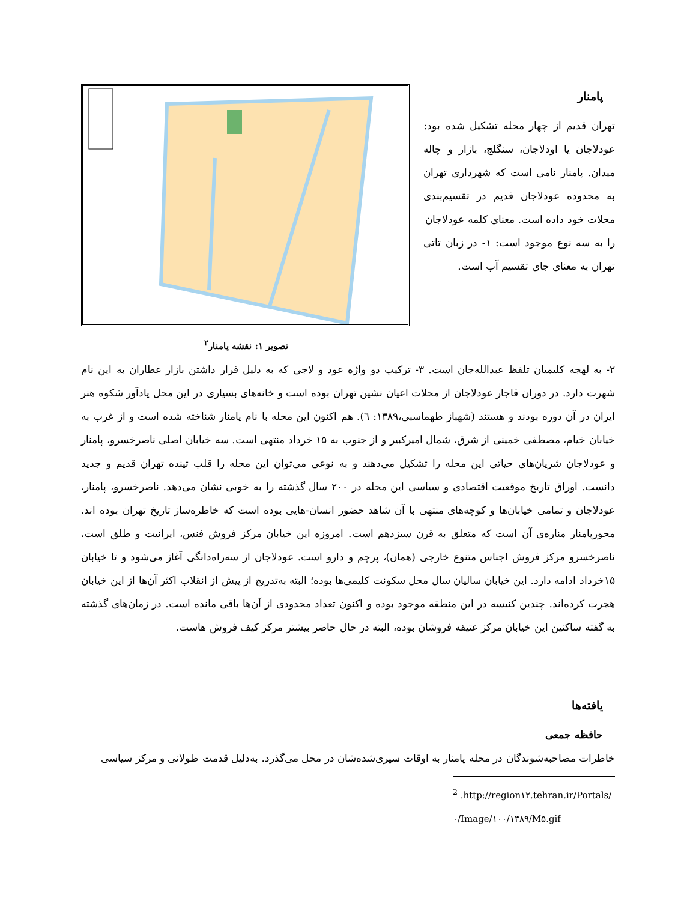پامنار
تهران قدیم از چهار محله تشکیل شده بود: عودلاجان یا اودلاجان، سنگلج، بازار و چاله میدان. پامنار نامی است که شهرداری تهران به محدوده عودلاجان قدیم در تقسیم‌بندی محلات خود داده است. معنای کلمه عودلاجان
را به سه نوع موجود است: ۱- در زبان تاتی تهران به معنای جای تقسیم آب است.
تصویر ۱: نقشه پامنار<sup>۲</sup>
۲- به لهجه کلیمیان تلفظ عبدالله‌جان است. ۳- ترکیب دو واژه عود و لاجی که به دلیل قرار داشتن بازار عطاران به این نام شهرت دارد. در دوران قاجار عودلاجان از محلات اعیان نشین تهران بوده است و خانه‌های بسیاری در این محل یادآور شکوه هنر ایران در آن دوره بودند و هستند (شهباز طهماسبی،۱۳۸۹: ٦). هم اکنون این محله با نام پامنار شناخته شده است و از غرب به خیابان خیام، مصطفی خمینی از شرق، شمال امیرکبیر و از جنوب به ۱۵ خرداد منتهی است. سه خیابان اصلی ناصرخسرو، پامنار و عودلاجان شریان‌های حیاتی این محله را تشکیل می‌دهند و به نوعی می‌توان این محله را قلب تپنده تهران قدیم و جدید دانست. اوراق تاریخ موقعیت اقتصادی و سیاسی این محله در ۲۰۰ سال گذشته را به خوبی نشان می‌دهد. ناصرخسرو، پامنار، عودلاجان و تمامی خیابان‌ها و کوچه‌های منتهی با آن شاهد حضور انسان-هایی بوده است که خاطره‌ساز تاریخ تهران بوده اند. محورپامنار مناره‌ی آن است که متعلق به قرن سیزدهم است. امروزه این خیابان مرکز فروش فنس، ایرانیت و طلق است، ناصرخسرو مرکز فروش اجناس متنوع خارجی (همان)، پرچم و دارو است. عودلاجان از سه‌راه‌دانگی آغاز می‌شود و تا خیابان ۱۵خرداد ادامه دارد. این خیابان سالیان سال محل سکونت کلیمی‌ها بوده؛ البته به‌تدریج از پیش از انقلاب اکثر آن‌ها از این خیابان هجرت کرده‌اند. چندین کنیسه در این منطقه موجود بوده و اکنون تعداد محدودی از آن‌ها باقی مانده است. در زمان‌های گذشته به گفته ساکنین این خیابان مرکز عتیقه فروشان بوده، البته در حال حاضر بیشتر مرکز کیف فروش هاست.
یافته‌ها
حافظه جمعی
خاطرات مصاحبه‌شوندگان در محله پامنار به اوقات سپری‌شده‌شان در محل می‌گذرد. به‌دلیل قدمت طولانی و مرکز سیاسی
<sup>2</sup> .http://region۱۲.tehran.ir/Portals/۰/Image/۱۰۰/۱۳۸۹/M۵.gif